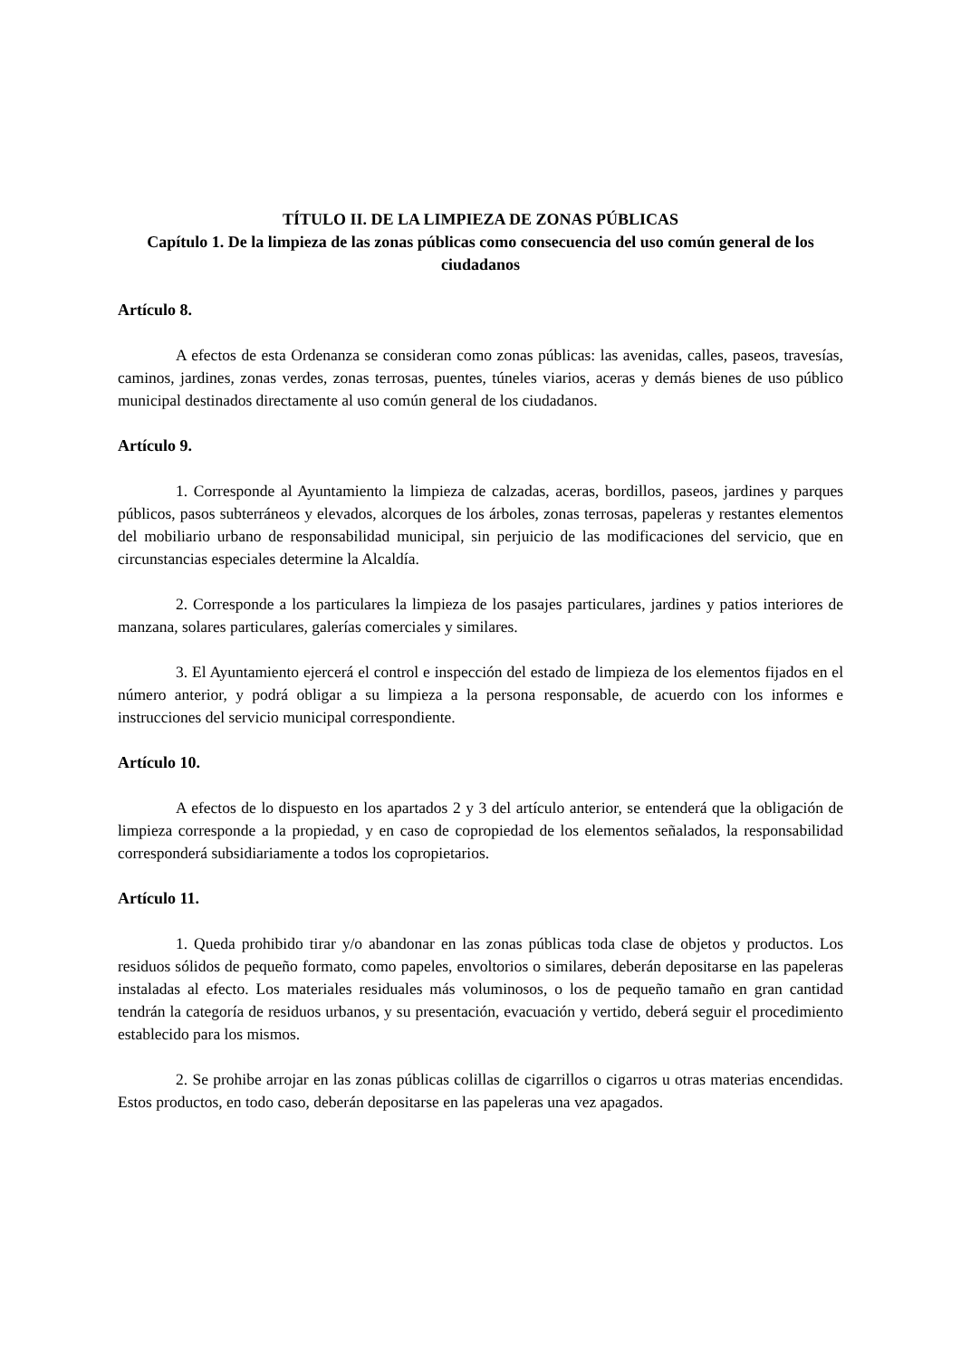TÍTULO II. DE LA LIMPIEZA DE ZONAS PÚBLICAS
Capítulo 1. De la limpieza de las zonas públicas como consecuencia del uso común general de los ciudadanos
Artículo 8.
A efectos de esta Ordenanza se consideran como zonas públicas: las avenidas, calles, paseos, travesías, caminos, jardines, zonas verdes, zonas terrosas, puentes, túneles viarios, aceras y demás bienes de uso público municipal destinados directamente al uso común general de los ciudadanos.
Artículo 9.
1. Corresponde al Ayuntamiento la limpieza de calzadas, aceras, bordillos, paseos, jardines y parques públicos, pasos subterráneos y elevados, alcorques de los árboles, zonas terrosas, papeleras y restantes elementos del mobiliario urbano de responsabilidad municipal, sin perjuicio de las modificaciones del servicio, que en circunstancias especiales determine la Alcaldía.
2. Corresponde a los particulares la limpieza de los pasajes particulares, jardines y patios interiores de manzana, solares particulares, galerías comerciales y similares.
3. El Ayuntamiento ejercerá el control e inspección del estado de limpieza de los elementos fijados en el número anterior, y podrá obligar a su limpieza a la persona responsable, de acuerdo con los informes e instrucciones del servicio municipal correspondiente.
Artículo 10.
A efectos de lo dispuesto en los apartados 2 y 3 del artículo anterior, se entenderá que la obligación de limpieza corresponde a la propiedad, y en caso de copropiedad de los elementos señalados, la responsabilidad corresponderá subsidiariamente a todos los copropietarios.
Artículo 11.
1. Queda prohibido tirar y/o abandonar en las zonas públicas toda clase de objetos y productos. Los residuos sólidos de pequeño formato, como papeles, envoltorios o similares, deberán depositarse en las papeleras instaladas al efecto. Los materiales residuales más voluminosos, o los de pequeño tamaño en gran cantidad tendrán la categoría de residuos urbanos, y su presentación, evacuación y vertido, deberá seguir el procedimiento establecido para los mismos.
2. Se prohibe arrojar en las zonas públicas colillas de cigarrillos o cigarros u otras materias encendidas. Estos productos, en todo caso, deberán depositarse en las papeleras una vez apagados.